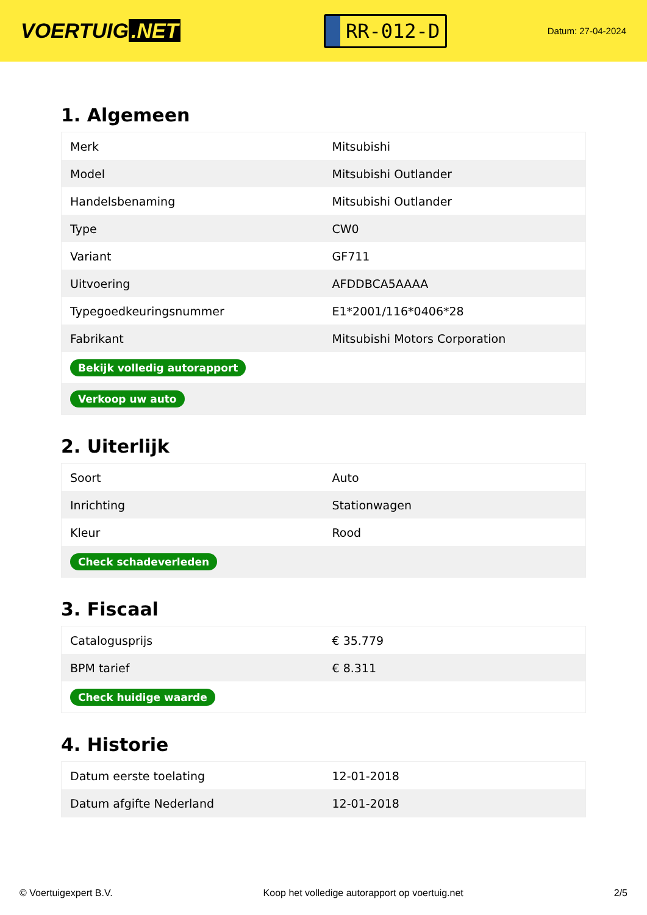VOERTUIG.NET
RR-012-D
Datum: 27-04-2024
1. Algemeen
| Merk | Mitsubishi |
| Model | Mitsubishi Outlander |
| Handelsbenaming | Mitsubishi Outlander |
| Type | CW0 |
| Variant | GF711 |
| Uitvoering | AFDDBCA5AAAA |
| Typegoedkeuringsnummer | E1*2001/116*0406*28 |
| Fabrikant | Mitsubishi Motors Corporation |
| Bekijk volledig autorapport | |
| Verkoop uw auto | |
2. Uiterlijk
| Soort | Auto |
| Inrichting | Stationwagen |
| Kleur | Rood |
| Check schadeverleden | |
3. Fiscaal
| Catalogusprijs | € 35.779 |
| BPM tarief | € 8.311 |
| Check huidige waarde | |
4. Historie
| Datum eerste toelating | 12-01-2018 |
| Datum afgifte Nederland | 12-01-2018 |
© Voertuigexpert B.V. Koop het volledige autorapport op voertuig.net 2/5